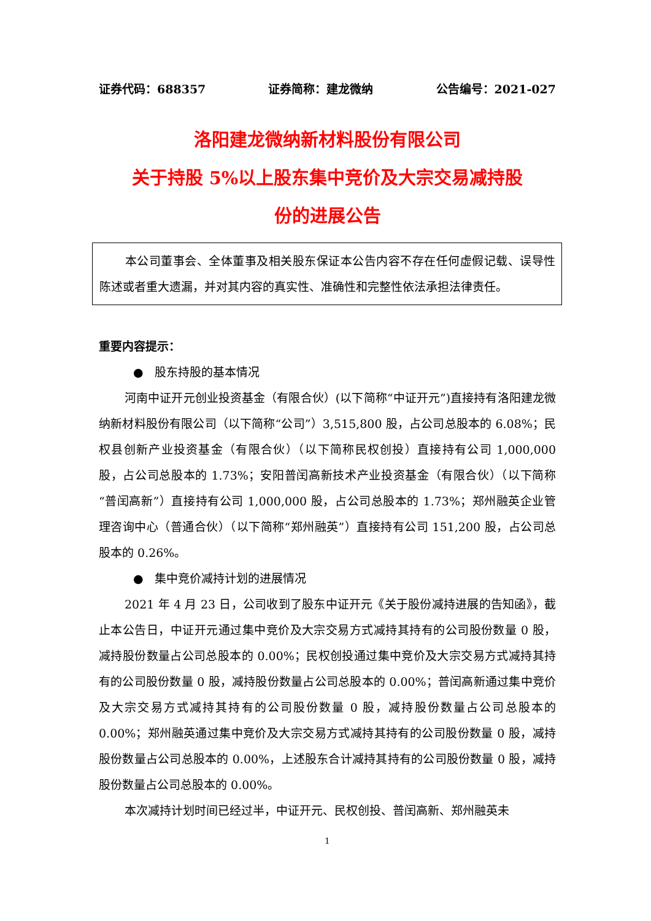证券代码：688357 证券简称：建龙微纳 公告编号：2021-027
洛阳建龙微纳新材料股份有限公司
关于持股 5%以上股东集中竞价及大宗交易减持股
份的进展公告
本公司董事会、全体董事及相关股东保证本公告内容不存在任何虚假记载、误导性陈述或者重大遗漏，并对其内容的真实性、准确性和完整性依法承担法律责任。
重要内容提示：
● 股东持股的基本情况
河南中证开元创业投资基金（有限合伙）(以下简称“中证开元”)直接持有洛阳建龙微纳新材料股份有限公司（以下简称“公司”）3,515,800 股，占公司总股本的 6.08%；民权县创新产业投资基金（有限合伙）（以下简称民权创投）直接持有公司 1,000,000 股，占公司总股本的 1.73%；安阳普闰高新技术产业投资基金（有限合伙）（以下简称“普闰高新”）直接持有公司 1,000,000 股，占公司总股本的 1.73%；郑州融英企业管理咨询中心（普通合伙）（以下简称“郑州融英”）直接持有公司 151,200 股，占公司总股本的 0.26%。
● 集中竞价减持计划的进展情况
2021 年 4 月 23 日，公司收到了股东中证开元《关于股份减持进展的告知函》，截止本公告日，中证开元通过集中竞价及大宗交易方式减持其持有的公司股份数量 0 股，减持股份数量占公司总股本的 0.00%；民权创投通过集中竞价及大宗交易方式减持其持有的公司股份数量 0 股，减持股份数量占公司总股本的 0.00%；普闰高新通过集中竞价及大宗交易方式减持其持有的公司股份数量 0 股，减持股份数量占公司总股本的 0.00%；郑州融英通过集中竞价及大宗交易方式减持其持有的公司股份数量 0 股，减持股份数量占公司总股本的 0.00%，上述股东合计减持其持有的公司股份数量 0 股，减持股份数量占公司总股本的 0.00%。
本次减持计划时间已经过半，中证开元、民权创投、普闰高新、郑州融英未
1